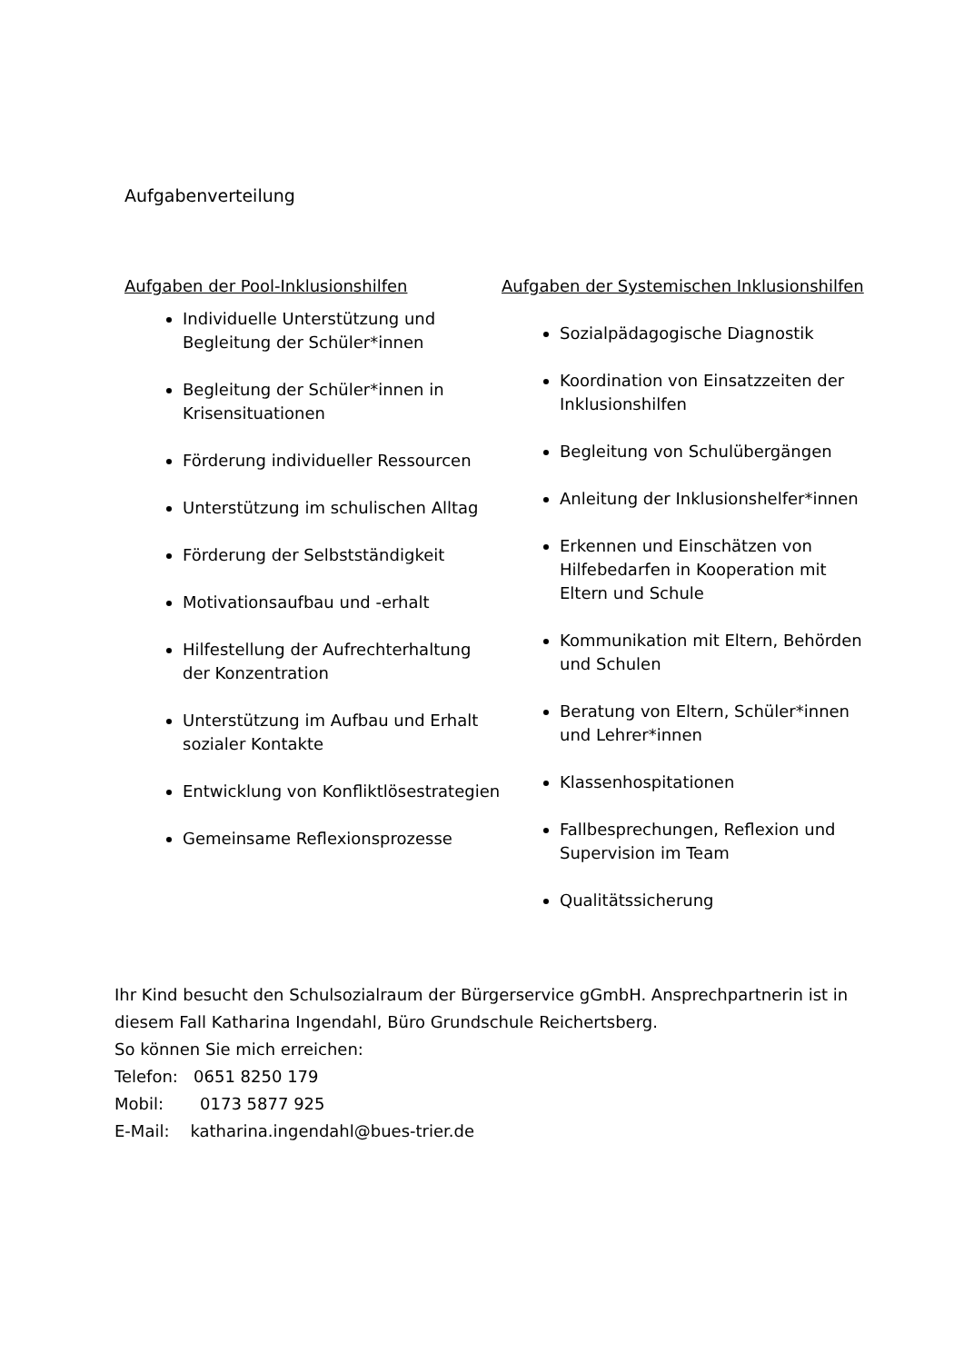Aufgabenverteilung
Aufgaben der Pool-Inklusionshilfen
Individuelle Unterstützung und Begleitung der Schüler*innen
Begleitung der Schüler*innen in Krisensituationen
Förderung individueller Ressourcen
Unterstützung im schulischen Alltag
Förderung der Selbstständigkeit
Motivationsaufbau und -erhalt
Hilfestellung der Aufrechterhaltung der Konzentration
Unterstützung im Aufbau und Erhalt sozialer Kontakte
Entwicklung von Konfliktlösestrategien
Gemeinsame Reflexionsprozesse
Aufgaben der Systemischen Inklusionshilfen
Sozialpädagogische Diagnostik
Koordination von Einsatzzeiten der Inklusionshilfen
Begleitung von Schulübergängen
Anleitung der Inklusionshelfer*innen
Erkennen und Einschätzen von Hilfebedarfen in Kooperation mit Eltern und Schule
Kommunikation mit Eltern, Behörden und Schulen
Beratung von Eltern, Schüler*innen und Lehrer*innen
Klassenhospitationen
Fallbesprechungen, Reflexion und Supervision im Team
Qualitätssicherung
Ihr Kind besucht den Schulsozialraum der Bürgerservice gGmbH. Ansprechpartnerin ist in diesem Fall Katharina Ingendahl, Büro Grundschule Reichertsberg.
So können Sie mich erreichen:
Telefon: 0651 8250 179
Mobil: 0173 5877 925
E-Mail: katharina.ingendahl@bues-trier.de